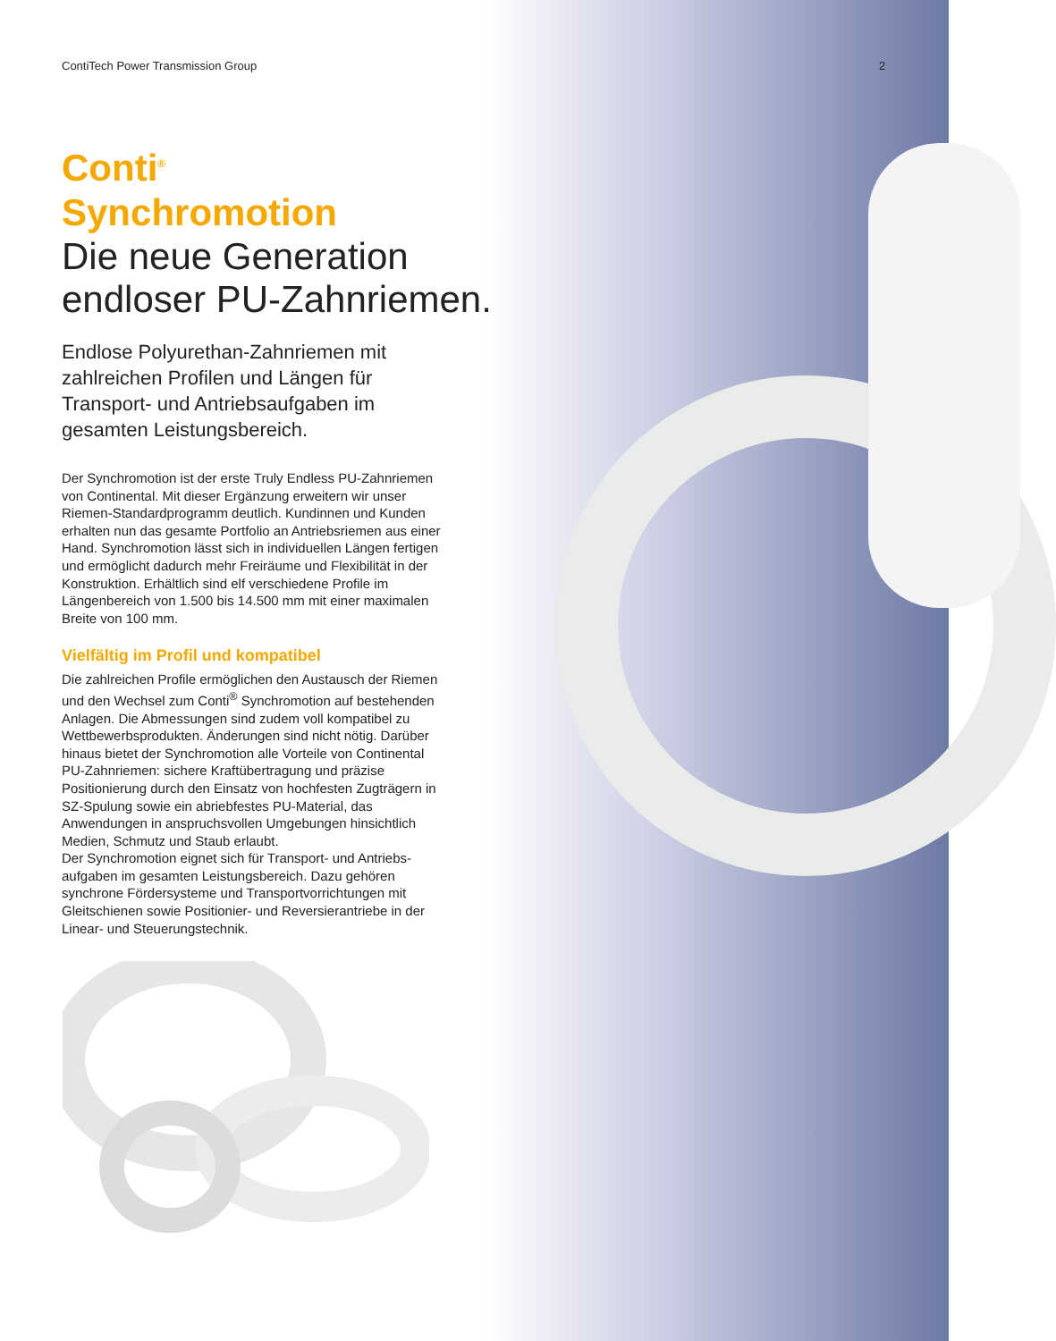ContiTech Power Transmission Group
2
Conti<sup>®</sup> Synchromotion
Die neue Generation endloser PU-Zahnriemen.
Endlose Polyurethan-Zahnriemen mit zahlreichen Profilen und Längen für Transport- und Antriebsaufgaben im gesamten Leistungsbereich.
Der Synchromotion ist der erste Truly Endless PU-Zahn­riemen von Continental. Mit dieser Ergänzung erweitern wir unser Riemen-Standardprogramm deutlich. Kundinnen und Kunden erhalten nun das gesamte Portfolio an Antriebsriemen aus einer Hand. Synchromotion lässt sich in individuellen Längen fertigen und ermöglicht dadurch mehr Freiräume und Flexibilität in der Konstruktion. Erhältlich sind elf verschiedene Profile im Längenbereich von 1.500 bis 14.500 mm mit einer maximalen Breite von 100 mm.
Vielfältig im Profil und kompatibel
Die zahlreichen Profile ermöglichen den Austausch der Riemen und den Wechsel zum Conti<sup>®</sup> Synchromotion auf bestehenden Anlagen. Die Abmessungen sind zudem voll kompatibel zu Wettbewerbsprodukten. Änderungen sind nicht nötig. Darüber hinaus bietet der Synchromotion alle Vorteile von Continental PU-Zahnriemen: sichere Kraft­übertragung und präzise Positionierung durch den Einsatz von hochfesten Zugträgern in SZ-Spulung sowie ein abriebfestes PU-Material, das Anwendungen in anspruchs­vollen Umgebungen hinsichtlich Medien, Schmutz und Staub erlaubt.
Der Synchromotion eignet sich für Transport- und Antriebs­aufgaben im gesamten Leistungsbereich. Dazu gehören synchrone Fördersysteme und Transportvorrichtungen mit Gleitschienen sowie Positionier- und Reversierantriebe in der Linear- und Steuerungstechnik.